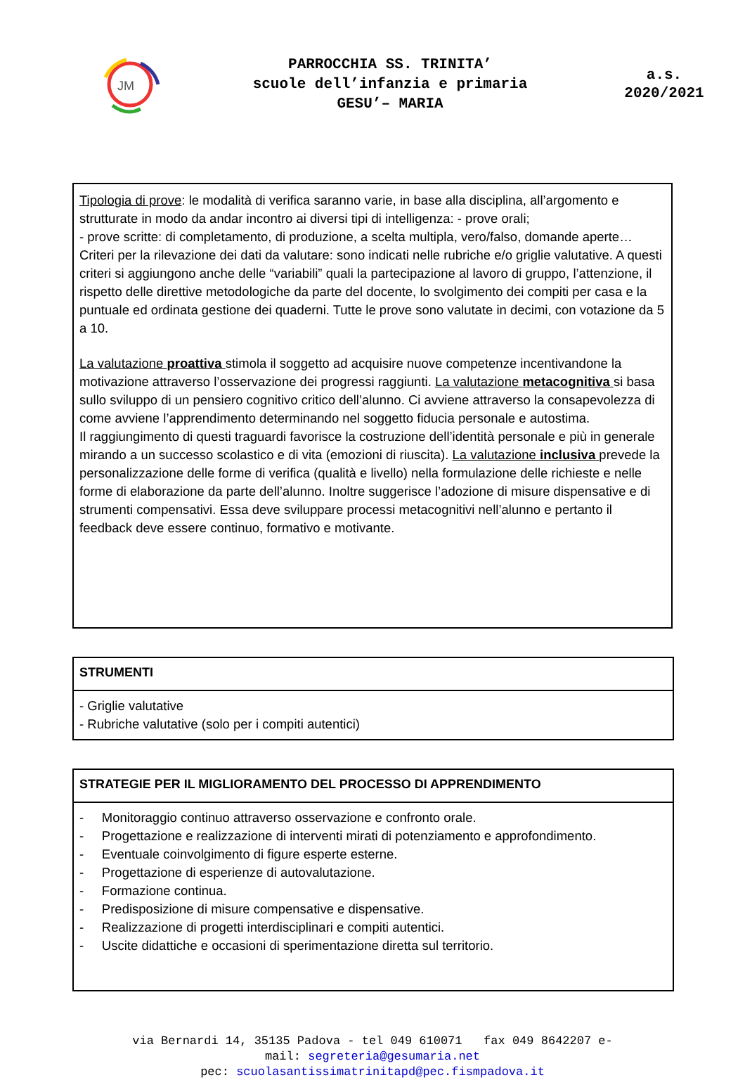JM
PARROCCHIA SS. TRINITA’
scuole dell’infanzia e primaria
GESU’– MARIA
a.s.
2020/2021
Tipologia di prove: le modalità di verifica saranno varie, in base alla disciplina, all’argomento e strutturate in modo da andar incontro ai diversi tipi di intelligenza: - prove orali;
- prove scritte: di completamento, di produzione, a scelta multipla, vero/falso, domande aperte… Criteri per la rilevazione dei dati da valutare: sono indicati nelle rubriche e/o griglie valutative. A questi criteri si aggiungono anche delle “variabili” quali la partecipazione al lavoro di gruppo, l’attenzione, il rispetto delle direttive metodologiche da parte del docente, lo svolgimento dei compiti per casa e la puntuale ed ordinata gestione dei quaderni. Tutte le prove sono valutate in decimi, con votazione da 5 a 10.
La valutazione proattiva stimola il soggetto ad acquisire nuove competenze incentivandone la motivazione attraverso l’osservazione dei progressi raggiunti. La valutazione metacognitiva si basa sullo sviluppo di un pensiero cognitivo critico dell’alunno. Ci avviene attraverso la consapevolezza di come avviene l’apprendimento determinando nel soggetto fiducia personale e autostima.
Il raggiungimento di questi traguardi favorisce la costruzione dell’identità personale e più in generale mirando a un successo scolastico e di vita (emozioni di riuscita). La valutazione inclusiva prevede la personalizzazione delle forme di verifica (qualità e livello) nella formulazione delle richieste e nelle forme di elaborazione da parte dell’alunno. Inoltre suggerisce l’adozione di misure dispensative e di strumenti compensativi. Essa deve sviluppare processi metacognitivi nell’alunno e pertanto il feedback deve essere continuo, formativo e motivante.
| STRUMENTI |
| --- |
| - Griglie valutative - Rubriche valutative (solo per i compiti autentici) |
| STRATEGIE PER IL MIGLIORAMENTO DEL PROCESSO DI APPRENDIMENTO |
| --- |
| - Monitoraggio continuo attraverso osservazione e confronto orale. - Progettazione e realizzazione di interventi mirati di potenziamento e approfondimento. - Eventuale coinvolgimento di figure esperte esterne. - Progettazione di esperienze di autovalutazione. - Formazione continua. - Predisposizione di misure compensative e dispensative. - Realizzazione di progetti interdisciplinari e compiti autentici. - Uscite didattiche e occasioni di sperimentazione diretta sul territorio. |
via Bernardi 14, 35135 Padova - tel 049 610071 fax 049 8642207 e-
mail: segreteria@gesumaria.net
pec: scuolasantissimatrinitapd@pec.fismpadova.it